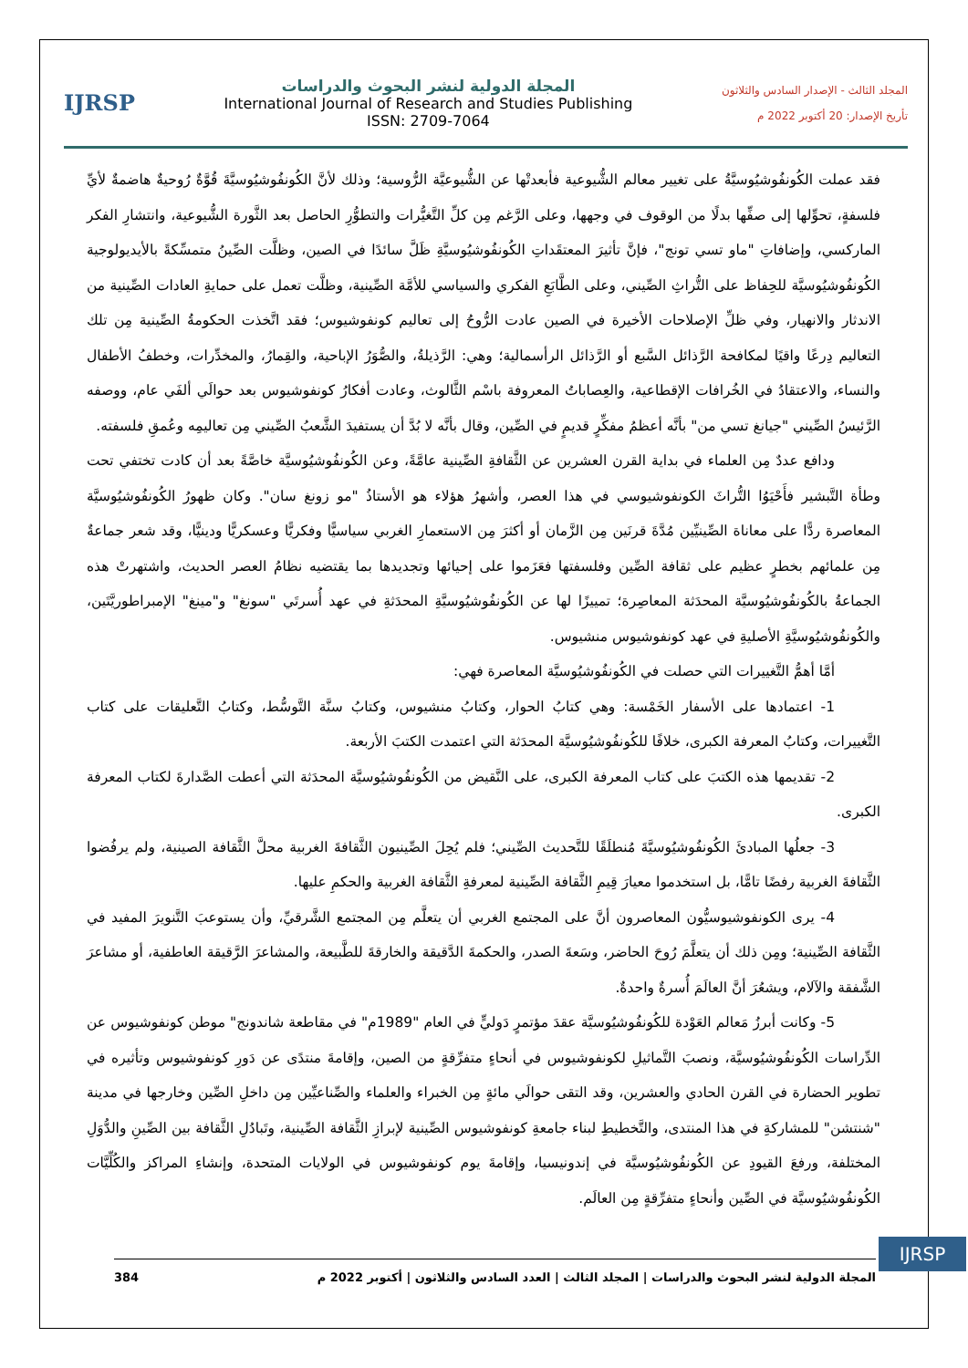المجلد الثالث - الإصدار السادس والثلاثون
تأريخ الإصدار: 20 أكتوبر 2022 م
المجلة الدولية لنشر البحوث والدراسات
International Journal of Research and Studies Publishing
ISSN: 2709-7064
IJRSP
فقد عملت الكُونفُوشيُوسيَّةُ على تغيير معالم الشُّيوعية فأبعدتْها عن الشُّيوعيَّة الرُّوسية؛ وذلك لأنَّ الكُونفُوشيُوسيَّةَ قُوَّةٌ رُوحيةٌ هاضمةٌ لأيِّ فلسفةٍ، تحوِّلها إلى صفِّها بدلًا من الوقوف في وجهها، وعلى الرَّغم مِن كلِّ التَّغيُّرات والتطوُّرِ الحاصل بعد الثَّورة الشُّيوعية، وانتشارِ الفكر الماركسي، وإضافاتِ "ماو تسي تونج"، فإنَّ تأثيرَ المعتقَداتِ الكُونفُوشيُوسيَّةِ ظَلَّ سائدًا في الصين، وظلَّت الصِّينُ متمسِّكةً بالأيديولوجية الكُونفُوشيُوسيَّة للحِفاظ على التُّراثِ الصِّيني، وعلى الطَّابَعِ الفكري والسياسي للأمَّة الصِّينية، وظلَّت تعمل على حمايةِ العادات الصِّينية من الاندثار والانهيار، وفي ظلِّ الإصلاحات الأخيرة في الصين عادت الرُّوحُ إلى تعاليم كونفوشيوس؛ فقد اتَّخذت الحكومةُ الصِّينية مِن تلك التعاليم دِرعًا واقيًا لمكافحة الرَّذائل السَّبع أو الرَّذائل الرأسمالية؛ وهي: الرَّذيلةُ، والصُّوَرُ الإباحية، والقِمارُ، والمخدِّرات، وخطفُ الأطفال والنساء، والاعتقادُ في الخُرافات الإقطاعية، والعِصاباتُ المعروفة باسْم الثَّالوث، وعادت أفكارُ كونفوشيوس بعد حوالَي ألفَي عام، ووصفه الرَّئيسُ الصِّيني "جيانغ تسي من" بأنَّه أعظمُ مفكِّرٍ قديمٍ في الصِّين، وقال بأنَّه لا بُدَّ أن يستفيدَ الشَّعبُ الصِّيني مِن تعاليمِه وعُمقِ فلسفته.
ودافع عددٌ مِن العلماء في بداية القرن العشرين عن الثَّقافةِ الصِّينية عامَّةً، وعن الكُونفُوشيُوسيَّة خاصَّةً بعد أن كادت تختفي تحت وطأة التَّبشير فأَحْيَوُا التُّراثَ الكونفوشيوسي في هذا العصر، وأشهرُ هؤلاء هو الأستاذُ "مو زونغ سان". وكان ظهورُ الكُونفُوشيُوسيَّة المعاصرة ردًّا على معاناة الصِّينيِّين مُدَّةَ قرنَين مِن الزَّمان أو أكثرَ مِن الاستعمارِ الغربي سياسيًّا وفكريًّا وعسكريًّا ودينيًّا، وقد شعر جماعةٌ مِن علمائهم بخطرٍ عظيم على ثقافة الصِّين وفلسفتها فعَزَموا على إحيائها وتجديدها بما يقتضيه نظامُ العصر الحديث، واشتهرتْ هذه الجماعةُ بالكُونفُوشيُوسيَّة المحدَثة المعاصِرة؛ تمييزًا لها عن الكُونفُوشيُوسيَّةِ المحدَثةِ في عهد أُسرتَي "سونغ" و"مينغ" الإمبراطوريَّتَين، والكُونفُوشيُوسيَّةِ الأصليةِ في عهد كونفوشيوس منشيوس.
أمَّا أهمُّ التَّغييرات التي حصلت في الكُونفُوشيُوسيَّة المعاصرة فهي:
1- اعتمادها على الأسفار الخَمْسة: وهي كتابُ الحوار، وكتابُ منشيوس، وكتابُ سنَّة التَّوسُّط، وكتابُ التَّعليقات على كتاب التَّغييرات، وكتابُ المعرفة الكبرى، خلافًا للكُونفُوشيُوسيَّة المحدَثة التي اعتمدت الكتبَ الأربعة.
2- تقديمها هذه الكتبَ على كتاب المعرفة الكبرى، على النَّقيض من الكُونفُوشيُوسيَّة المحدَثة التي أعطت الصَّدارةَ لكتاب المعرفة الكبرى.
3- جعلُها المبادئَ الكُونفُوشيُوسيَّةَ مُنطلَقًا للتَّحديث الصِّيني؛ فلم يُحِلَ الصِّينيون الثَّقافةَ الغربية محلَّ الثَّقافة الصينية، ولم يرفُضوا الثَّقافةَ الغربية رفضًا تامًّا، بل استخدموا معيارَ قِيمِ الثَّقافة الصِّينية لمعرفةِ الثَّقافة الغربية والحكمِ عليها.
4- يرى الكونفوشيوسيُّون المعاصرون أنَّ على المجتمع الغربي أن يتعلَّم مِن المجتمع الشَّرقيِّ، وأن يستوعبَ التَّنويرَ المفيد في الثَّقافة الصِّينية؛ ومِن ذلك أن يتعلَّمَ رُوحَ الحاضر، وسَعةَ الصدر، والحكمةَ الدَّقيقة والخارقةَ للطَّبيعة، والمشاعرَ الرَّقيقة العاطفية، أو مشاعرَ الشَّفقة والآلام، ويشعُرَ أنَّ العالَمَ أُسرةٌ واحدةٌ.
5- وكانت أبرزُ مَعالم العَوْدة للكُونفُوشيُوسيَّة عقدَ مؤتمرٍ دَوليٍّ في العام "1989م" في مقاطعة شاندونج" موطن كونفوشيوس عن الدِّراسات الكُونفُوشيُوسيَّة، ونصبَ التَّماثيلِ لكونفوشيوس في أنحاءٍ متفرِّقةٍ من الصين، وإقامةَ منتدًى عن دَورِ كونفوشيوس وتأثيره في تطوير الحضارة في القرن الحادي والعشرين، وقد التقى حوالَي مائةٍ مِن الخبراء والعلماء والصِّناعيِّين مِن داخلِ الصِّين وخارجها في مدينة "شنتشن" للمشاركةِ في هذا المنتدى، والتَّخطيطِ لبناء جامعةِ كونفوشيوس الصِّينية لإبرازِ الثَّقافة الصِّينية، وتَبادُلِ الثَّقافة بين الصِّينِ والدُّوَلِ المختلفة، ورفعَ القيودِ عن الكُونفُوشيُوسيَّة في إندونيسيا، وإقامةَ يوم كونفوشيوس في الولايات المتحدة، وإنشاءِ المراكز والكُلِّيَّات الكُونفُوشيُوسيَّة في الصِّين وأنحاءٍ متفرِّقةٍ مِن العالَم.
IJRSP
المجلة الدولية لنشر البحوث والدراسات | المجلد الثالث | العدد السادس والثلاثون | أكتوبر 2022 م 384